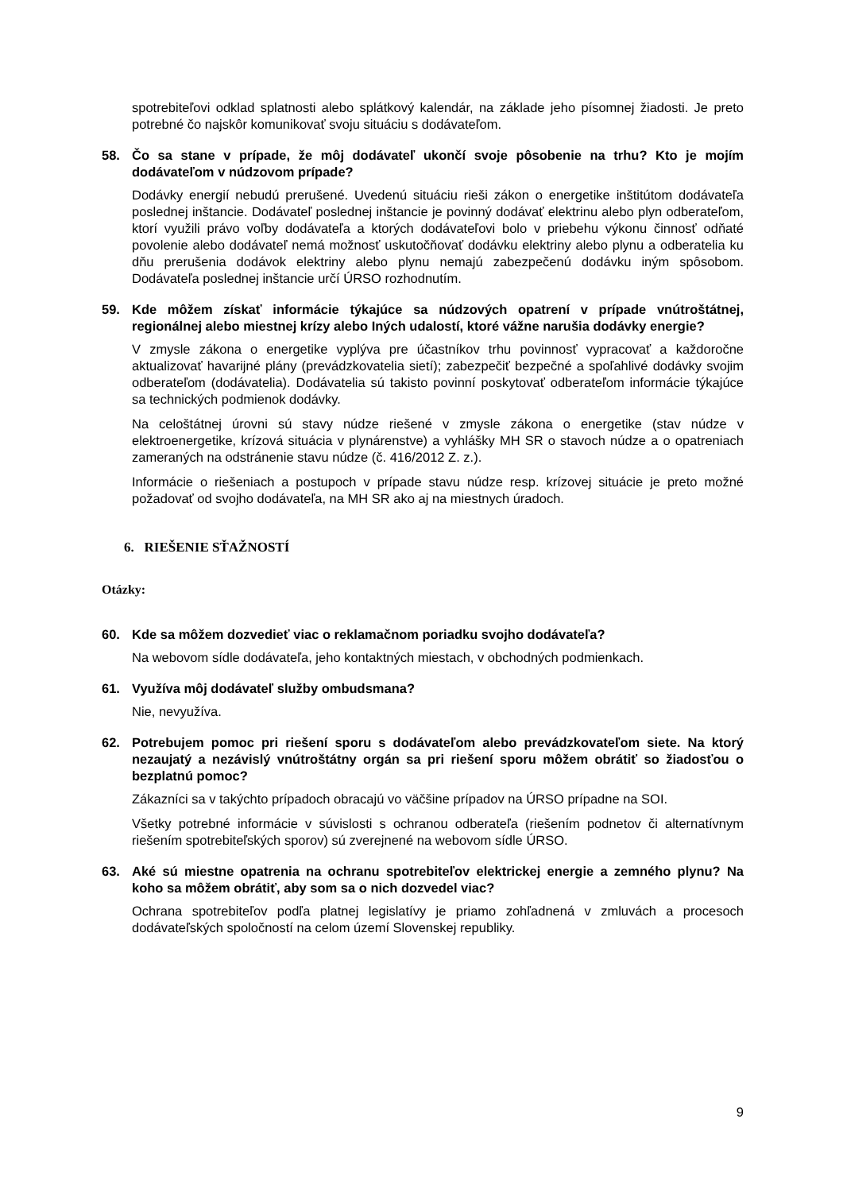spotrebiteľovi odklad splatnosti alebo splátkový kalendár, na základe jeho písomnej žiadosti. Je preto potrebné čo najskôr komunikovať svoju situáciu s dodávateľom.
58. Čo sa stane v prípade, že môj dodávateľ ukončí svoje pôsobenie na trhu? Kto je mojím dodávateľom v núdzovom prípade?
Dodávky energií nebudú prerušené. Uvedenú situáciu rieši zákon o energetike inštitútom dodávateľa poslednej inštancie. Dodávateľ poslednej inštancie je povinný dodávať elektrinu alebo plyn odberateľom, ktorí využili právo voľby dodávateľa a ktorých dodávateľovi bolo v priebehu výkonu činnosť odňaté povolenie alebo dodávateľ nemá možnosť uskutočňovať dodávku elektriny alebo plynu a odberatelia ku dňu prerušenia dodávok elektriny alebo plynu nemajú zabezpečenú dodávku iným spôsobom. Dodávateľa poslednej inštancie určí ÚRSO rozhodnutím.
59. Kde môžem získať informácie týkajúce sa núdzových opatrení v prípade vnútroštátnej, regionálnej alebo miestnej krízy alebo Iných udalostí, ktoré vážne narušia dodávky energie?
V zmysle zákona o energetike vyplýva pre účastníkov trhu povinnosť vypracovať a každoročne aktualizovať havarijné plány (prevádzkovatelia sietí); zabezpečiť bezpečné a spoľahlivé dodávky svojim odberateľom (dodávatelia). Dodávatelia sú takisto povinní poskytovať odberateľom informácie týkajúce sa technických podmienok dodávky.
Na celoštátnej úrovni sú stavy núdze riešené v zmysle zákona o energetike (stav núdze v elektroenergetike, krízová situácia v plynárenstve) a vyhlášky MH SR o stavoch núdze a o opatreniach zameraných na odstránenie stavu núdze (č. 416/2012 Z. z.).
Informácie o riešeniach a postupoch v prípade stavu núdze resp. krízovej situácie je preto možné požadovať od svojho dodávateľa, na MH SR ako aj na miestnych úradoch.
6. RIEŠENIE SŤAŽNOSTÍ
Otázky:
60. Kde sa môžem dozvedieť viac o reklamačnom poriadku svojho dodávateľa?
Na webovom sídle dodávateľa, jeho kontaktných miestach, v obchodných podmienkach.
61. Využíva môj dodávateľ služby ombudsmana?
Nie, nevyužíva.
62. Potrebujem pomoc pri riešení sporu s dodávateľom alebo prevádzkovateľom siete. Na ktorý nezaujatý a nezávislý vnútroštátny orgán sa pri riešení sporu môžem obrátiť so žiadosťou o bezplatnú pomoc?
Zákazníci sa v takýchto prípadoch obracajú vo väčšine prípadov na ÚRSO prípadne na SOI.
Všetky potrebné informácie v súvislosti s ochranou odberateľa (riešením podnetov či alternatívnym riešením spotrebiteľských sporov) sú zverejnené na webovom sídle ÚRSO.
63. Aké sú miestne opatrenia na ochranu spotrebiteľov elektrickej energie a zemného plynu? Na koho sa môžem obrátiť, aby som sa o nich dozvedel viac?
Ochrana spotrebiteľov podľa platnej legislatívy je priamo zohľadnená v zmluvách a procesoch dodávateľských spoločností na celom území Slovenskej republiky.
9